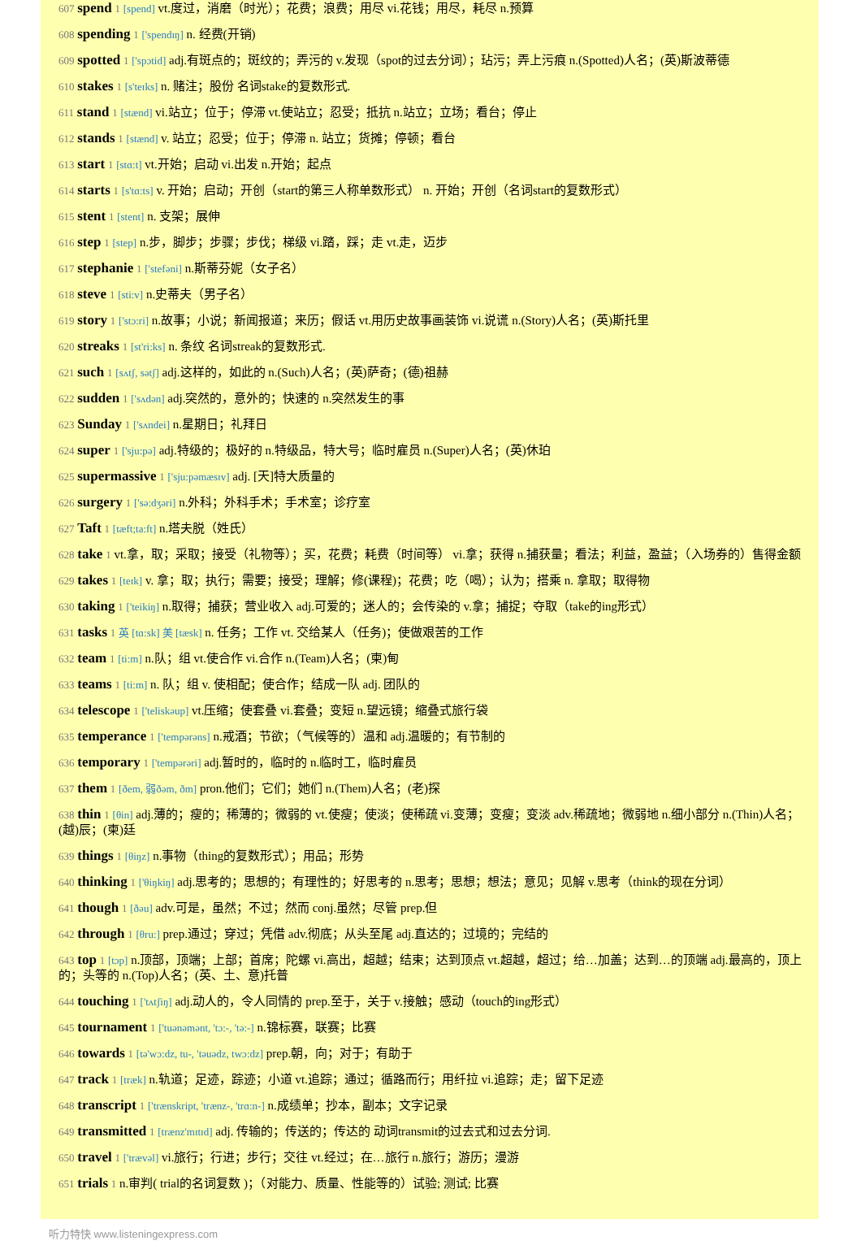607 spend 1 [spend] vt.度过，消磨（时光）；花费；浪费；用尽 vi.花钱；用尽，耗尽 n.预算
608 spending 1 ['spendɪŋ] n. 经费(开销)
609 spotted 1 ['spɔtid] adj.有斑点的；斑纹的；弄污的 v.发现（spot的过去分词）；玷污；弄上污痕 n.(Spotted)人名；(英)斯波蒂德
610 stakes 1 [s'teɪks] n. 赌注；股份 名词stake的复数形式.
611 stand 1 [stænd] vi.站立；位于；停滞 vt.使站立；忍受；抵抗 n.站立；立场；看台；停止
612 stands 1 [stænd] v. 站立；忍受；位于；停滞 n. 站立；货摊；停顿；看台
613 start 1 [stɑ:t] vt.开始；启动 vi.出发 n.开始；起点
614 starts 1 [s'tɑ:ts] v. 开始；启动；开创（start的第三人称单数形式） n. 开始；开创（名词start的复数形式）
615 stent 1 [stent] n. 支架；展伸
616 step 1 [step] n.步，脚步；步骤；步伐；梯级 vi.踏，踩；走 vt.走，迈步
617 stephanie 1 ['stefəni] n.斯蒂芬妮（女子名）
618 steve 1 [sti:v] n.史蒂夫（男子名）
619 story 1 ['stɔ:ri] n.故事；小说；新闻报道；来历；假话 vt.用历史故事画装饰 vi.说谎 n.(Story)人名；(英)斯托里
620 streaks 1 [st'ri:ks] n. 条纹 名词streak的复数形式.
621 such 1 [sʌtʃ, sətʃ] adj.这样的，如此的 n.(Such)人名；(英)萨奇；(德)祖赫
622 sudden 1 ['sʌdən] adj.突然的，意外的；快速的 n.突然发生的事
623 Sunday 1 ['sʌndei] n.星期日；礼拜日
624 super 1 ['sju:pə] adj.特级的；极好的 n.特级品，特大号；临时雇员 n.(Super)人名；(英)休珀
625 supermassive 1 ['sju:pəmæsɪv] adj. [天]特大质量的
626 surgery 1 ['sə:dʒəri] n.外科；外科手术；手术室；诊疗室
627 Taft 1 [tæft;ta:ft] n.塔夫脱（姓氏）
628 take 1 vt.拿，取；采取；接受（礼物等）；买，花费；耗费（时间等） vi.拿；获得 n.捕获量；看法；利益，盈益；（入场券的）售得金额
629 takes 1 [teɪk] v. 拿；取；执行；需要；接受；理解；修(课程)；花费；吃（喝）；认为；搭乘 n. 拿取；取得物
630 taking 1 ['teikiŋ] n.取得；捕获；营业收入 adj.可爱的；迷人的；会传染的 v.拿；捕捉；夺取（take的ing形式）
631 tasks 1 英 [tɑ:sk] 美 [tæsk] n. 任务；工作 vt. 交给某人（任务)；使做艰苦的工作
632 team 1 [ti:m] n.队；组 vt.使合作 vi.合作 n.(Team)人名；(柬)甸
633 teams 1 [ti:m] n. 队；组 v. 使相配；使合作；结成一队 adj. 团队的
634 telescope 1 ['teliskəup] vt.压缩；使套叠 vi.套叠；变短 n.望远镜；缩叠式旅行袋
635 temperance 1 ['tempərəns] n.戒酒；节欲；（气候等的）温和 adj.温暖的；有节制的
636 temporary 1 ['tempərəri] adj.暂时的，临时的 n.临时工，临时雇员
637 them 1 [ðem, 弱ðəm, ðm] pron.他们；它们；她们 n.(Them)人名；(老)探
638 thin 1 [θin] adj.薄的；瘦的；稀薄的；微弱的 vt.使瘦；使淡；使稀疏 vi.变薄；变瘦；变淡 adv.稀疏地；微弱地 n.细小部分 n.(Thin)人名；(越)辰；(柬)廷
639 things 1 [θiŋz] n.事物（thing的复数形式）；用品；形势
640 thinking 1 ['θiŋkiŋ] adj.思考的；思想的；有理性的；好思考的 n.思考；思想；想法；意见；见解 v.思考（think的现在分词）
641 though 1 [ðəu] adv.可是，虽然；不过；然而 conj.虽然；尽管 prep.但
642 through 1 [θru:] prep.通过；穿过；凭借 adv.彻底；从头至尾 adj.直达的；过境的；完结的
643 top 1 [tɔp] n.顶部，顶端；上部；首席；陀螺 vi.高出，超越；结束；达到顶点 vt.超越，超过；给…加盖；达到…的顶端 adj.最高的，顶上的；头等的 n.(Top)人名；(英、土、意)托普
644 touching 1 ['tʌtʃiŋ] adj.动人的，令人同情的 prep.至于，关于 v.接触；感动（touch的ing形式）
645 tournament 1 ['tuənəmənt, 'tɔ:-, 'tə:-] n.锦标赛，联赛；比赛
646 towards 1 [tə'wɔ:dz, tu-, 'təuədz, twɔ:dz] prep.朝，向；对于；有助于
647 track 1 [træk] n.轨道；足迹，踪迹；小道 vt.追踪；通过；循路而行；用纤拉 vi.追踪；走；留下足迹
648 transcript 1 ['trænskript, 'trænz-, 'trɑ:n-] n.成绩单；抄本，副本；文字记录
649 transmitted 1 [trænz'mɪtɪd] adj. 传输的；传送的；传达的 动词transmit的过去式和过去分词.
650 travel 1 ['trævəl] vi.旅行；行进；步行；交往 vt.经过；在…旅行 n.旅行；游历；漫游
651 trials 1 n.审判( trial的名词复数 )；（对能力、质量、性能等的）试验; 测试; 比赛
听力特快 www.listeningexpress.com